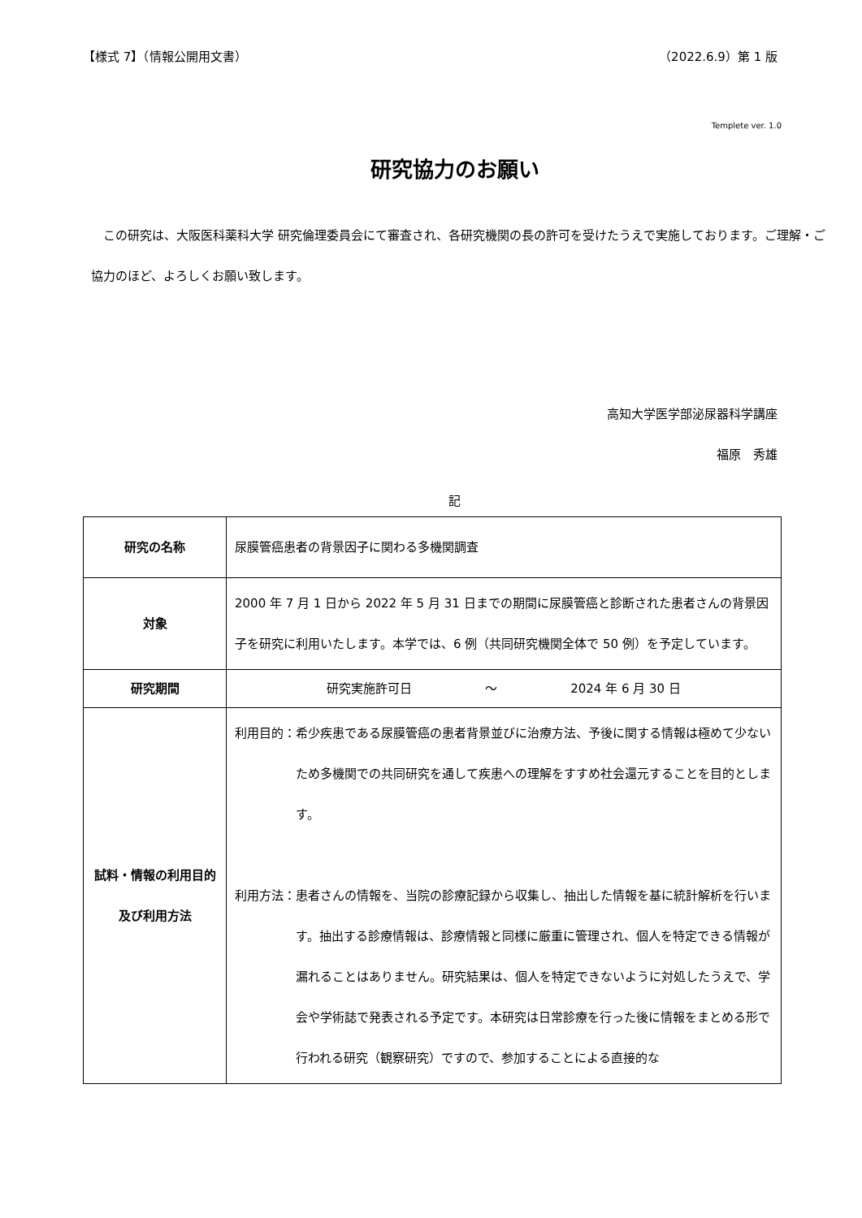【様式 7】（情報公開用文書） （2022.6.9）第 1 版
Templete ver. 1.0
研究協力のお願い
　この研究は、大阪医科薬科大学 研究倫理委員会にて審査され、各研究機関の長の許可を受けたうえで実施しております。ご理解・ご協力のほど、よろしくお願い致します。
高知大学医学部泌尿器科学講座
福原　秀雄　
記
| 研究の名称 | 尿膜管癌患者の背景因子に関わる多機関調査 |
| 対象 | 2000 年 7 月 1 日から 2022 年 5 月 31 日までの期間に尿膜管癌と診断された患者さんの背景因子を研究に利用いたします。本学では、6 例（共同研究機関全体で 50 例）を予定しています。 |
| 研究期間 | 研究実施許可日 ～ 2024 年 6 月 30 日 |
| 試料・情報の利用目的及び利用方法 | 利用目的： 希少疾患である尿膜管癌の患者背景並びに治療方法、予後に関する情報は極めて少ないため多機関での共同研究を通して疾患への理解をすすめ社会還元することを目的とします。 利用方法： 患者さんの情報を、当院の診療記録から収集し、抽出した情報を基に統計解析を行います。抽出する診療情報は、診療情報と同様に厳重に管理され、個人を特定できる情報が漏れることはありません。研究結果は、個人を特定できないように対処したうえで、学会や学術誌で発表される予定です。本研究は日常診療を行った後に情報をまとめる形で行われる研究（観察研究）ですので、参加することによる直接的な |